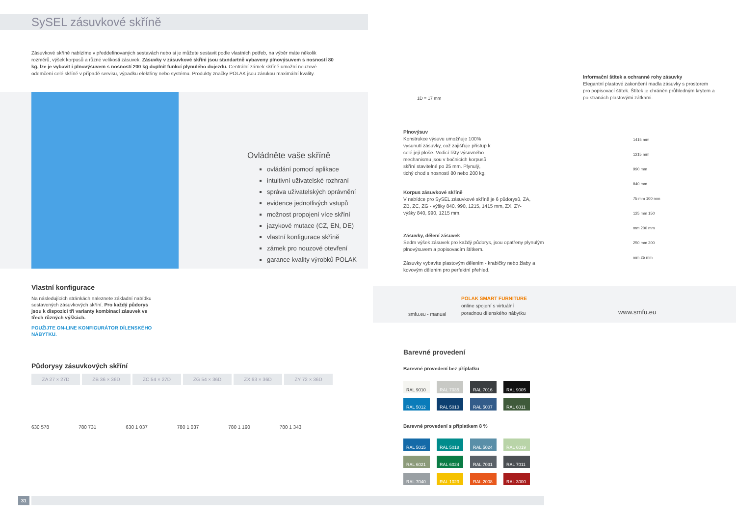SySEL zásuvkové skříně
Zásuvkové skříně nabízíme v předdefinovaných sestavách nebo si je můžete sestavit podle vlastních potřeb, na výběr máte několik rozměrů, výšek korpusů a různé velikosti zásuvek. Zásuvky v zásuvkové skříni jsou standartně vybaveny plnovýsuvem s nosností 80 kg, lze je vybavit i plnovýsuvem s nosností 200 kg doplnit funkcí plynulého dojezdu. Centrální zámek skříně umožní nouzové odemčení celé skříně v případě servisu, výpadku elektřiny nebo systému. Produkty značky POLAK jsou zárukou maximální kvality.
Ovládněte vaše skříně
ovládání pomocí aplikace
intuitivní uživatelské rozhraní
správa uživatelských oprávnění
evidence jednotlivých vstupů
možnost propojení více skříní
jazykové mutace (CZ, EN, DE)
vlastní konfigurace skříně
zámek pro nouzové otevření
garance kvality výrobků POLAK
Vlastní konfigurace
Na následujících stránkách naleznete základní nabídku sestavených zásuvkových skříní. Pro každý půdorys jsou k dispozici tři varianty kombinací zásuvek ve třech různých výškách.
POUŽIJTE ON-LINE KONFIGURÁTOR DÍLENSKÉHO NÁBYTKU.
Půdorysy zásuvkových skříní
ZA 27 × 27D ZB 36 × 36D ZC 54 × 27D ZG 54 × 36D ZX 63 × 36D ZY 72 × 36D
630 578 780 731 630 1 037 780 1 037 780 1 190 780 1 343
31
1D = 17 mm
Informační štítek a ochranné rohy zásuvky
Elegantní plastové zakončení madla zásuvky s prostorem pro popisovací štítek. Štítek je chráněn průhledným krytem a po stranách plastovými zátkami.
Plnovýsuv
Konstrukce výsuvu umožňuje 100% vysunutí zásuvky, což zajišťuje přístup k celé její ploše. Vodicí lišty výsuvného mechanismu jsou v bočnicích korpusů skříní stavitelné po 25 mm. Plynulý, tichý chod s nosností 80 nebo 200 kg.
Korpus zásuvkové skříně
V nabídce pro SySEL zásuvkové skříně je 6 půdorysů, ZA, ZB, ZC, ZG - výšky 840, 990, 1215, 1415 mm, ZX, ZY- výšky 840, 990, 1215 mm.
Zásuvky, dělení zásuvek
Sedm výšek zásuvek pro každý půdorys, jsou opatřeny plynulým plnovýsuvem a popisovacím štítkem.
Zásuvky vybavíte plastovým dělením - krabičky nebo žlaby a kovovým dělením pro perfektní přehled.
1415 mm
1215 mm
990 mm
840 mm
75 mm 100 mm 125 mm 150 mm 200 mm 250 mm 300 mm 25 mm
smfu.eu - manual
POLAK SMART FURNITURE
online spojení s virtuální
poradnou dílenského nábytku
www.smfu.eu
Barevné provedení
Barevné provedení bez příplatku
RAL 9010 RAL 7035 RAL 7016 RAL 9005 RAL 5012 RAL 5010 RAL 5007 RAL 6011
Barevné provedení s příplatkem 8 %
RAL 5015 RAL 5018 RAL 5024 RAL 6019 RAL 6021 RAL 6024 RAL 7031 RAL 7011 RAL 7040 RAL 1023 RAL 2008 RAL 3000